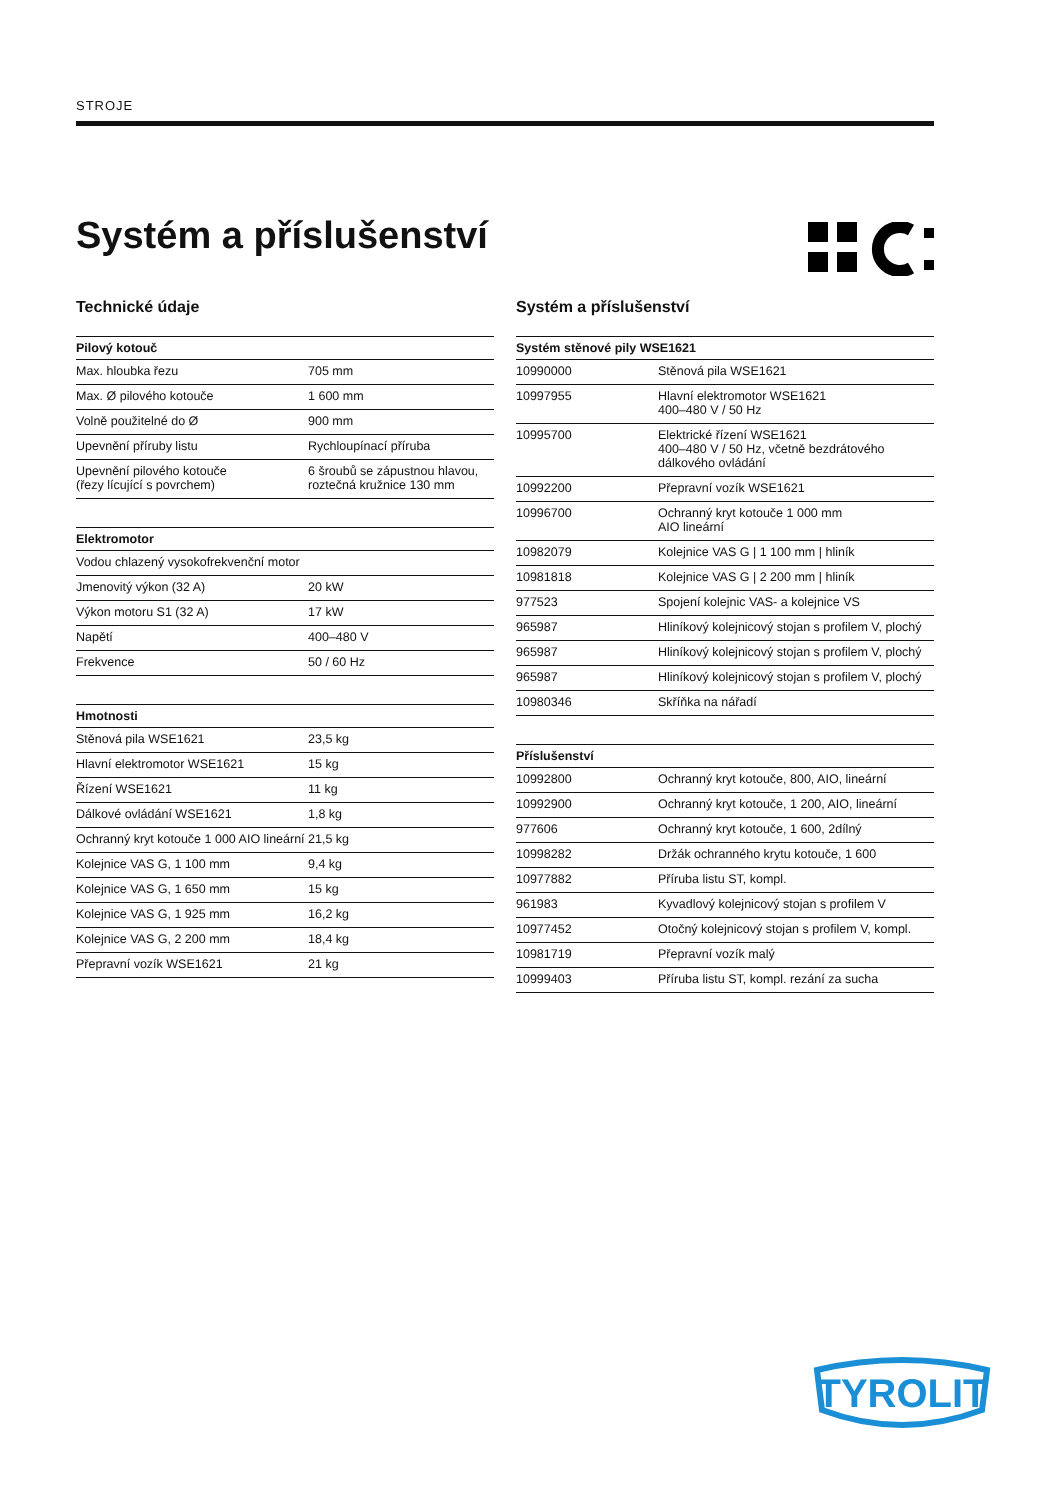STROJE
Systém a příslušenství
Technické údaje
| Pilový kotouč | |
| --- | --- |
| Max. hloubka řezu | 705 mm |
| Max. Ø pilového kotouče | 1 600 mm |
| Volně použitelné do Ø | 900 mm |
| Upevnění příruby listu | Rychloupínací příruba |
| Upevnění pilového kotouče (řezy lícující s povrchem) | 6 šroubů se zápustnou hlavou, roztečná kružnice 130 mm |
| Elektromotor | |
| --- | --- |
| Vodou chlazený vysokofrekvenční motor | |
| Jmenovitý výkon (32 A) | 20 kW |
| Výkon motoru S1 (32 A) | 17 kW |
| Napětí | 400–480 V |
| Frekvence | 50 / 60 Hz |
| Hmotnosti | |
| --- | --- |
| Stěnová pila WSE1621 | 23,5 kg |
| Hlavní elektromotor WSE1621 | 15 kg |
| Řízení WSE1621 | 11 kg |
| Dálkové ovládání WSE1621 | 1,8 kg |
| Ochranný kryt kotouče 1 000 AIO lineární | 21,5 kg |
| Kolejnice VAS G, 1 100 mm | 9,4 kg |
| Kolejnice VAS G, 1 650 mm | 15 kg |
| Kolejnice VAS G, 1 925 mm | 16,2 kg |
| Kolejnice VAS G, 2 200 mm | 18,4 kg |
| Přepravní vozík WSE1621 | 21 kg |
Systém a příslušenství
| Systém stěnové pily WSE1621 | |
| --- | --- |
| 10990000 | Stěnová pila WSE1621 |
| 10997955 | Hlavní elektromotor WSE1621 400–480 V / 50 Hz |
| 10995700 | Elektrické řízení WSE1621 400–480 V / 50 Hz, včetně bezdrátového dálkového ovládání |
| 10992200 | Přepravní vozík WSE1621 |
| 10996700 | Ochranný kryt kotouče 1 000 mm AIO lineární |
| 10982079 | Kolejnice VAS G / 1 100 mm / hliník |
| 10981818 | Kolejnice VAS G / 2 200 mm / hliník |
| 977523 | Spojení kolejnic VAS- a kolejnice VS |
| 965987 | Hliníkový kolejnicový stojan s profilem V, plochý |
| 965987 | Hliníkový kolejnicový stojan s profilem V, plochý |
| 965987 | Hliníkový kolejnicový stojan s profilem V, plochý |
| 10980346 | Skříňka na nářadí |
| Příslušenství | |
| --- | --- |
| 10992800 | Ochranný kryt kotouče, 800, AIO, lineární |
| 10992900 | Ochranný kryt kotouče, 1 200, AIO, lineární |
| 977606 | Ochranný kryt kotouče, 1 600, 2dílný |
| 10998282 | Držák ochranného krytu kotouče, 1 600 |
| 10977882 | Příruba listu ST, kompl. |
| 961983 | Kyvadlový kolejnicový stojan s profilem V |
| 10977452 | Otočný kolejnicový stojan s profilem V, kompl. |
| 10981719 | Přepravní vozík malý |
| 10999403 | Příruba listu ST, kompl. rezání za sucha |
TYROLIT